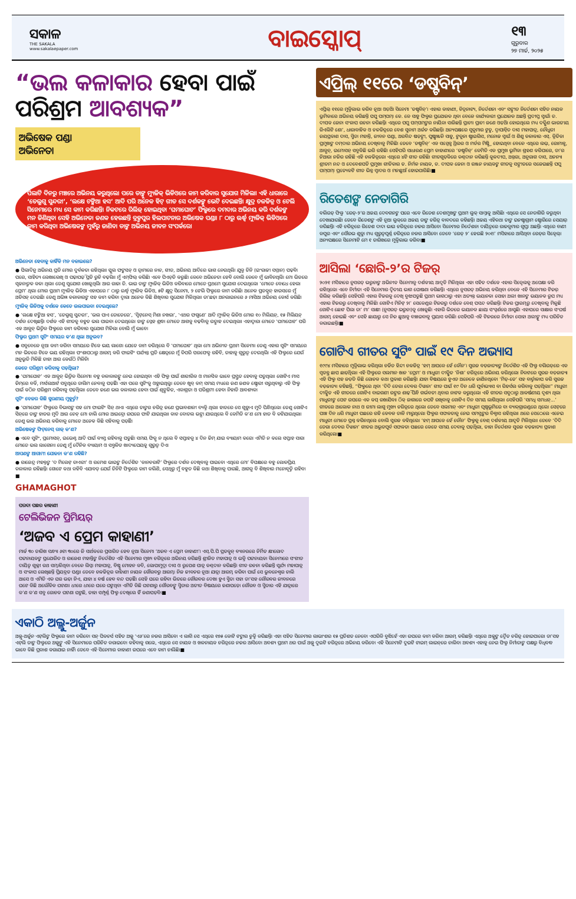ସକାଳ
THE SAKALA
www.sakalaepaper.com
ବାଇସ୍କୋପ୍
୧୩
ଗୁରୁବାର
୨୭ ମାର୍ଚ୍ଚ, ୨୦୨୫
“ଭଲ କଳାକାର ହେବା ପାଇଁ ପରିଶ୍ରମ ଆବଶ୍ୟକ”
ଅଭିଷେକ ପଣ୍ଡା
ଅଭିନେତା
ପିଲାଟି ଦିନରୁ ମଞ୍ଚରେ ଅଭିନୟ କରୁଥିଲେ। ପରେ ତାଙ୍କୁ ମ୍ୟୁଜିକ୍ ଭିଡିଓରେ କାମ କରିବାର ସୁଯୋଗ ମିଳିଲା। ଏହି ଧାରାରେ ‘ତେଲୁଗୁ ସୁନ୍ଦରୀ’, ‘ଲକ୍ଷେ ଟଙ୍କିଆ ହସ’ ଆଦି ପରି ଅନେକ ହିଟ୍ ଗୀତ ସେ ଦର୍ଶକଙ୍କୁ ଭେଟି ଦେଇଛନ୍ତି। କ୍ଷୁଦ୍ର ଚଳଚ୍ଚିତ୍ର ଓ ଟେଲି ସିନେମାରେ ମଧ୍ୟ ସେ କାମ କରିଛନ୍ତି। ନିକଟରେ ରିଲିଜ୍ ହୋଇଥିବା ‘ଘମାଘୋଟ’ ଫିଲ୍ମରେ ଦମଦାର ଅଭିନୟ କରି ଦର୍ଶକଙ୍କ ମନ ଜିଣିଥିବା ସେହି ଅଭିନେତା ଜଣକ ହେଉଛନ୍ତି ବ୍ରହ୍ମପୁର ହିଲପାଟନାର ଅଭିଷେକ ପଣ୍ଡା। ୮ ଠାରୁ ଊର୍ଦ୍ଧ୍ୱ ମ୍ୟୁଜିକ୍ ଭିଡିଓରେ କାମ କରିଥିବା ଅଭିଷେକଙ୍କ ମୁହଁରୁ ଜାଣିବା ତାଙ୍କ ଅଭିନୟ ଜୀବନ ସଂପର୍କରେ।
ଅଭିନେତା ହେବାକୁ କାହିଁକି ମନ ବଳାଇଲେ?
● ପିଲାଦିନୁ ଅଭିନୟ ପ୍ରତି ମୋର ଦୁର୍ବଳତା ରହିଥିଲା। ସ୍କୁଲ ଫଙ୍କସନ୍ ଓ ଡ୍ରାମାରେ ନାଚ, ଗୀତ, ଅଭିନୟ ଆଦିରେ ଭାଗ ନେଉଥିଲି। ଯୁକ୍ତ ତିନି (ଇଂରାଜୀ ସମ୍ମାନ) ପଢ଼ିବା ପରେ, ସାହିତ୍ୟ ଲେଖାଲେଖି ଓ ପଢ଼ାପଢ଼ି ପ୍ରତି ରୁଚି ବଢ଼ିଲା। ମୁଁ ଏମ୍‌ଫିଲ୍ କରିଛି। ଏବେ ପିଏଚ୍‌ଡି କରୁଛି। କେବେ ଅଭିନେତା ହେବି ବୋଲି କେବେ ମୁଁ ଭାବିନଥିଲି। ମୋ ଭିତରେ ସୃଜନାତ୍ମକ କଳା ଥିଲା। ତେଣୁ ସୁଯୋଗ ଖୋଜୁଥିଲି। ଆଉ ରାଜା ଡି. ଭାଇ ତାଙ୍କ ମ୍ୟୁଜିକ୍ ଭିଡିଓ କରିବାରେ ମୋତେ ପ୍ରଥମେ ସୁଯୋଗ ଦେଇଥିଲେ। ‘ମୋତେ ବୋଧେ ହେଲା ପ୍ରେମ’ ଥିଲା ମୋର ପ୍ରଥମ ମ୍ୟୁଜିକ୍ ଭିଡିଓ। ଏହାପରେ ୮ ଠାରୁ ଊର୍ଦ୍ଧ୍ୱ ମ୍ୟୁଜିକ୍ ଭିଡିଓ, ୫ଟି କ୍ଷୁଦ୍ର ସିନେମା, ୨ ଟେଲି ଫିଲ୍ମରେ କାମ କରିଛି। ଅନେକ ପ୍ରଡକ୍ସନ୍ ହାଉସରେ ମୁଁ ଅଡିସନ୍ ଦେଇଛି। ତେଣୁ ଅଭିଜ୍ଞ କଳାକାରଙ୍କ ସହ କାମ କରିବା ଦ୍ୱାରା ଅନେକ କିଛି ଶିଖିବାର ସୁଯୋଗ ମିଳିଥିଲା। ତା’ଛଡ଼ା ଅନଲାଇନରେ ୬ ମାସିଆ ଅଭିନୟ କୋର୍ସ କରିଛି।
ମ୍ୟୁଜିକ୍ ଭିଡିଓକୁ ଦର୍ଶକେ କେତେ ଭଲପାଇବା ଦେଇଥିଲେ?
● ‘ଲକ୍ଷେ ଟଙ୍କିଆ ହସ’, ‘ତେଲୁଗୁ ସୁନ୍ଦରୀ’, ‘ଭଲ ପାଏ ତୋତେରେ’, ‘ସ୍ୱିଟ୍‌ନେସ୍ ମିଶା ନଖରା’, ‘ଏଥର ଫଗୁଣେ’ ଆଦି ମ୍ୟୁଜିକ୍ ଭିଡିଓ ମୋର ୧୦ ମିଲିୟନ୍, ୧୫ ମିଲିୟନ୍ ଦର୍ଶକ ଦେଖିଛନ୍ତି। ଦର୍ଶକ ଏହି ଗୀତକୁ ବହୁତ ଭଲ ପାଇବା ଦେଇଥିଲେ। ତାଙ୍କ ସ୍ନେହ ଶ୍ରଦ୍ଧା ମୋତେ ଆଗକୁ ବଢ଼ିବାକୁ ଉତ୍ସାହ ଦେଇଥିଲା। ଏହାଦ୍ୱାରା ମୋତେ ‘ଘମାଘୋଟ’ ପରି ଏକ ଆକ୍ସନ୍ ଭିତ୍ତିକ ଫିଲ୍ମରେ କାମ କରିବାର ସୁଯୋଗ ମିଳିଲା ବୋଲି ମୁଁ ଭାବେ।
ଫିଲ୍ମର ପ୍ରଥମ ସୁଟିଂ ସମୟର କ’ଣ ଥିଲା ଅନୁଭବ?
● ସବୁବେଳେ ନୂଆ କାମ କରିବା ସମୟରେ ଟିକେ ଭୟ ଲାଗେ। ଯେତେ କାମ କରିଥିଲେ ବି ‘ଘମାଘୋଟ’ ଥିଲା ମୋ ଅଭିନୀତ ପ୍ରଥମ ସିନେମା। ତେଣୁ ଏହାର ସୁଟିଂ ସମୟରେ ମନ ଭିତରେ ଟିକେ ଭୟ ରହିଥିଲା। ଫଂଶାପଠାରୁ ଆରମ୍ଭ କରି ଫାଇଟିଂ ପର୍ଯ୍ୟନ୍ତ ପ୍ରତି କ୍ଷେତ୍ରରେ ମୁଁ କିପରି ପରଫେକ୍ଟ ରହିବି, ତାହାକୁ ଗୁରୁତ୍ୱ ଦେଉଥିଲି। ଏହି ଫିଲ୍ମରେ ଯେଉଁ ଅନୁଭୂତି ମିଳିଛି ତାହା ଆଉ କେଉଁଠି ମିଳିନି।
କେତେ ପରିଶ୍ରମ କରିବାକୁ ପଡ଼ିଥିଲା?
● ‘ଘମାଘୋଟ’ ଏକ ଆକ୍ସନ୍ ଭିତ୍ତିକ ସିନେମା। ବହୁ କଳାକାରଙ୍କୁ ନେଇ ହୋଇଥିବା ଏହି ଫିଲ୍ମ ପାଇଁ ଶାରୀରିକ ଓ ମାନସିକ ଭାବେ ପ୍ରସ୍ତୁତ ହେବାକୁ ପଡୁଥିଲା। ଗୋଟିଏ ମାସ ଜିମ୍‌ରେ ବର୍କି, ମାର୍ସଲଆର୍ଟ ସବୁଥିରେ ତାଲିମ ନେବାକୁ ପଡ଼ିଛି। ଏହା ପରେ ସୁଟିଂକୁ ଓହ୍ଲାଇଥିଲୁ। ତେବେ ଖୁବ୍ କମ୍ ସମୟ ମଧ୍ୟରେ ଜଣ ଜଣକ ଷ୍ଟୋରୀ ସରୁଥିବାରୁ ଏହି ଫିଲ୍ମ ପାଇଁ କଠିନ ପରିଶ୍ରମ କରିବାକୁ ପଡ଼ିଥିଲା। ତେବେ ଜଣେ ଭଲ କଳାକାର ହେବା ପାଇଁ ଶୃଙ୍ଖଳିତ, ଏକାଗ୍ରତା ଓ ପରିଶ୍ରମୀ ହେବା ନିହାତି ଆବଶ୍ୟକ।
ସୁଟିଂ ବେଳର କିଛି ସ୍ମରଣୀୟ ମୁହୂର୍ତ୍ତ?
● ‘ଘମାଘୋଟ’ ଫିଲ୍ମରେ ବିଭାସଙ୍କ ସହ ମୋ ଫାଇଟିଂ ସିନ୍ ଥାଏ। ଏଥିରେ ତାଙ୍କର ଚରିତ୍ର ଜଣେ ପ୍ରଭାବଶାଳୀ ବ୍ୟକ୍ତି ଥିଲା। ହାତରେ ସେ ଗୁହ୍ଲାଏ ମୁଦି ପିନ୍ଧିଥିଲେ। ତେଣୁ ଗୋଟିଏ ସିନ୍‌ରେ ତାଙ୍କ ହାତର ମୁଦି ଆଉ ଚେନ୍ ମୋ ଚାଲି ମୋର ଆଇବ୍ରୋ ଉପରେ ଫାଟି ଯାଇଥିଲା। କାଚ ବୋତଲ ଭଙ୍ଗା ଯାଉଥିଲେ ବି କେମିତି କ’ଣ ମୋ ହାତ ବି କଟିଯାଉଥିଲା। ତେଣୁ ଭଲ ଅଭିନୟ କରିବାକୁ ମୋତେ ଅନେକ କିଛି ସହିବାକୁ ପଡ଼ିଛି।
ଅଭିଷେକଙ୍କ ଫିଟ୍‌ନେସ୍ ରାଜ୍ କ’ଣ?
● ଏବେ ସୁଟିଂ, ପ୍ରମୋସନ୍, ଇଭେଣ୍ଟ ଆଦି ପାଇଁ ବ୍ୟସ୍ତ ରହିବାକୁ ପଡୁଛି। ସମୟ ଫିକ୍ସ ନ ଥିଲେ ବି ସପ୍ତାହକୁ ୪ ଦିନ ଜିମ୍ ଯାଇ ବ୍ୟାୟାମ କରେ। ଏମିତି ନ କଲେ ସପ୍ତାହ ସାରା ମୋତେ ଭଲ ଲାଗେନା। ତେଣୁ ମୁଁ ଦୈନିକ ବ୍ୟାୟାମ ଓ ସନ୍ତୁଳିତ ଖାଦ୍ୟପେୟକୁ ଗୁରୁତ୍ୱ ଦିଏ।
ଆପଣଙ୍କ ଆଗାମୀ ଯୋଜନା କ’ଣ ରହିଛି?
● ରାଜେନ୍ଦ୍ର ମହନ୍ତଙ୍କ ‘ଦ ମିଲେଟ୍ ଡାଏରୀ’ ଓ ରମେଶ ଭାଇଙ୍କ ନିର୍ଦ୍ଦେଶିତ ‘କାନଚରାଟି’ ଫିଲ୍ମରେ ଦର୍ଶକ ଦେଖିବାକୁ ପାଇବେ। ଏଥିରେ ମୋ’ ବିପକ୍ଷରେ ବହୁ ଲୋକପ୍ରିୟ କଳାକାର ରହିଛନ୍ତି। ଗୋଟେ କଥା କହିବି ଏଯାବତ୍ ଯେଉଁ ତିନିଟି ଫିଲ୍ମରେ କାମ କଲିଣି, ସେଥିରୁ ମୁଁ ବହୁତ କିଛି କଥା ଶିଖିବାକୁ ପାଉଛି, ଆଗକୁ ବି ଶିଖିବାର ମନୋବୃତ୍ତି ରହିବ।■
GHAMAGHOT
ପରଦା ପଛର କାହାଣୀ
ଟେଲିଭିଜନ ପ୍ରିମିୟର୍
‘ଅଜବ ଏ ପ୍ରେମ କାହାଣୀ’
ମାର୍ଚ୍ଚ ୩୦ ତାରିଖ ସନ୍ଧ୍ୟା ୬ଟା ୩୦ରେ ଜି ସାର୍ଥକରେ ପ୍ରସାରିତ ହେବ ନୂଆ ସିନେମା ‘ଅଜବ ଏ ପ୍ରେମ କାହାଣୀ’। ଏସ୍.ପି.ପି ପ୍ରଡକ୍ସନ୍ ବ୍ୟାନରରେ ନିର୍ମିତ କ୍ଷୀରୋଦ ପଟ୍ଟନାୟକଙ୍କ ପ୍ରଯୋଜିତ ଓ ରାଜେଶ ମହାନ୍ତିଙ୍କ ନିର୍ଦ୍ଦେଶିତ ଏହି ସିନେମାର ମୁଖ୍ୟ ଚରିତ୍ରରେ ଅଭିନୟ କରିଛନ୍ତି ଶ୍ରୀଜିତ ମହାପାତ୍ର ଓ ଭକ୍ତି ପଟ୍ଟନାୟକ। ସିନେମାରେ ସଂଗୀତ ଦାୟିତ୍ୱ ଗୁଲ୍ଲୀ ରଥ ସମ୍ଭାଳିଥିବା ବେଳେ ଲିପ୍ସା ମହାପାତ୍ର, ବିଷ୍ଣୁ ମୋହନ କବି, ଲୋପାମୁଦ୍ରା ଦାସ ଓ ରୂପେଶ ପାତ୍ର କଣ୍ଠଦାନ କରିଛନ୍ତି। ଗୀତ ରଚନା କରିଛନ୍ତି ସୂର୍ଯ୍ୟ ମହାପାତ୍ର ଓ ସଂଳାପ ଲେଖିଛନ୍ତି ପ୍ରିୟବ୍ରତ ପଣ୍ଡା। ତେବେ ଚଳଚ୍ଚିତ୍ରର କାହାଣୀ ନାୟକ ଗୌରବରୁ ଆରମ୍ଭ। ନିଜ ଜୀବନର ନୂଆ ଯାତ୍ରା ଆରମ୍ଭ କରିବା ପାଇଁ ସେ ଭୁବନେଶ୍ୱର ଚାଲି ଆସେ ଓ ଏମିତି ଏକ ଘର ଭଡ଼ା ନିଏ, ଯାହା ୪ ବର୍ଷ ହେବ ବନ୍ଦ ପଡ଼ିଛି। ସେହି ଘରେ ରହିବା ଭିତରେ ଗୌରବର ଦେଖା ହୁଏ ସ୍ମିତା ସହ। ତା’ସହ ଗୌରବର ଜୀବନରେ ଘଟେ କିଛି ଅଲୌକିକ ଘଟଣା। ଧୀରେ ଧୀରେ ଘରେ ଘଟୁଥିବା ଏମିତି କିଛି ଘଟଣାରୁ ଗୌରବଙ୍କୁ ସ୍ମିତାର ଅତୀତ ବିଷୟରେ ଜଣାପଡ଼େ। ଗୌରବ ଓ ସ୍ମିତାର ଏହି ଯାତ୍ରାରେ କ’ଣ କ’ଣ ସବୁ ରୋଚକ ଘଟଣା ଘଟୁଛି, ତାହା ସମ୍ପୂର୍ଣ୍ଣ ଫିଲ୍ମ ଦେଖିଲେ ହିଁ ଜଣାପଡ଼ିବ।■
ଏପ୍ରିଲ୍ ୧୧ରେ ‘ଡଷ୍ଟବିନ୍’
ଏପ୍ରିଲ୍ ୧୧ରେ ମୁକ୍ତିଲାଭ କରିବ ନୂଆ ଓଡ଼ିଆ ସିନେମା ‘ଡଷ୍ଟବିନ୍’। ଏହାର କାହାଣୀ, ଚିତ୍ରନାଟ୍ୟ, ନିର୍ଦ୍ଦେଶନା ଏବଂ ସଙ୍ଗୀତ ନିର୍ଦ୍ଦେଶନା ସହିତ ନାୟକ ଭୂମିକାରେ ଅଭିନୟ କରିଛନ୍ତି ପପୁ ପମ୍‌ପମ୍। କେ. କେ ସାହୁ ଫିଲ୍ମର ପ୍ରଯୋଜକ ଥିବା ବେଳେ କାର୍ଯ୍ୟକାରୀ ପ୍ରଯୋଜକ ଅଛନ୍ତି ପ୍ରଦୀପ୍ତ ସ୍ୱାଇଁ। ଡ. ଦୀପକ ଜେନା ସଂଳାପ ରଚନା କରିଛନ୍ତି। ଏଥିରେ ପପୁ ପମ୍‌ପମ୍‌ଙ୍କର ନାୟିକା ସାଜିଛନ୍ତି ପ୍ରାଚୀ। ପ୍ରାଚୀ ଜଣେ ଓଡ଼ିଆ ହୋଇଥିଲେ ମଧ୍ୟ ଦକ୍ଷିଣ ଭାରତୀୟ ରିଏଲିଟି ଶୋ’, ଧାରାବାହିକ ଓ ଚଳଚ୍ଚିତ୍ରରେ ବେଶ ସୁନାମ ଅର୍ଜନ କରିଛନ୍ତି। ଅନ୍ୟପକ୍ଷରେ ସୁକୁମାର ଟୁଡୁ, ଦ୍ୱାପାନ୍ୱିତ ଦାସ ମହାପାତ୍ର, ଚୌଧୁରୀ ଜୟପ୍ରକାଶ ଦାସ, ସ୍ମିତା ମହାନ୍ତି, ଜୀବନ ପଣ୍ଡା, ଅରବିନ୍ଦ ଷଡ଼ଙ୍ଗୀ, ପୁଷ୍ପାଞ୍ଜଳି ସାହୁ, ଟୁକୁନା ଷ୍ଟାଇଲିସ, ମନୋଜ ସ୍ୱାଇଁ ଓ ଶିଶୁ କଳାକାର ଏସ୍. କ୍ରିତିକା ପ୍ରମୁଖଙ୍କ ଦମ୍‌ଦାର ଅଭିନୟ ଦେଖିବାକୁ ମିଳିଛି। ତେବେ ‘ଡଷ୍ଟବିନ୍’ ଏକ ସସ୍ପେନ୍ସ ଥ୍ରିଲର ଓ ମର୍ଡର ମିଷ୍ଟ୍ରି ହୋଇଥିବା ବେଳେ ଏଥିରେ ଲଭ୍, ରୋମାନ୍ସ, ଆକ୍ସନ୍, ଇମୋସନ୍ ସବୁକିଛି ଭରି ରହିଛି। ସେହିପରି ସାଧାରଣ ପ୍ରେମ କାହାଣୀରେ ‘ଡଷ୍ଟବିନ୍’ କେମିତି ଏକ ପ୍ରମୁଖ ଭୂମିକା ଗ୍ରହଣ କରିପାରେ, ତା’ର ନିଆରା ନଜିର ରହିଛି ଏହି ଚଳଚ୍ଚିତ୍ରରେ। ଏଥିରେ ୪ଟି ଗୀତ ରହିଛି। ଗୀତଗୁଡ଼ିକରେ କଣ୍ଠଦାନ କରିଛନ୍ତି କୁଳଦୀପ, ଅନ୍ତରା, ଅନୁରାଗ ଦାସ, ଅନନ୍ୟା ଶ୍ରୀତମ ନନ୍ଦ ଓ ଦେବେଶପତି ପ୍ରମୁଖ। ଗୀତିକାର ଡ. ନିର୍ମଳ ନାୟକ, ଡ. ଦୀପକ ଜେନା ଓ ରଞ୍ଜନ ନାୟକଙ୍କ ଗୀତକୁ ସଙ୍ଗୀତରେ ସଜେଇଛନ୍ତି ପପୁ ପମ୍‌ପମ୍। ପ୍ରତ୍ୟେକଟି ଗୀତ ଭିନ୍ନ ସ୍ୱାଦର ଓ ମନଛୁଆଁ ହୋଇପାରିଛି।■
ରିତେଶଙ୍କ ନେତାଗିରି
ବଲିଉଡ୍ ଫିଲ୍ମ ‘ରେଡ୍-୨’ର ଅଜୟ ଦେବଗନଙ୍କ ପରେ ଏବେ ରିତେଶ ଦେଶମୁଖଙ୍କ ପ୍ରଥମ ଲୁକ୍ ସାମ୍ନାକୁ ଆସିଛି। ଏଥିରେ ସେ ନେତାଗିରି କରୁଥିବା ଦେଖାଯାଉଛି। ତେବେ ରିତେଶଙ୍କ ଏହି ନୂଆ ଲୁକ୍‌ରେ ଅଜୟ ତାଙ୍କ ଚରିତ୍ର ବାବଦରେ କହିଛନ୍ତି। ଅଜୟ ଏହିକଥା ତାଙ୍କ ଇନଷ୍ଟାଗ୍ରାମ ଷ୍ଟୋରିରେ ସେୟାର୍ କରିଛନ୍ତି। ଏହି ଚରିତ୍ରରେ ରିତେଶ ଦାଦା ଭାଇ ଚରିତ୍ରରେ ନଜର ଆସିବେ। ସିନେମାର ନିର୍ଦ୍ଦେଶନା ଦାୟିତ୍ୱରେ ରାଜକୁମାର ଗୁପ୍ତା ଅଛନ୍ତି। ଏଥିରେ ବାଣୀ କପୁର ଏବଂ ସୌରଭ ଶୁକ୍ଳା ମଧ୍ୟ ଗୁରୁତ୍ୱପୂର୍ଣ୍ଣ ଚରିତ୍ରରେ ନଜର ଆସିବେ। ତେବେ ‘ରେଡ୍ ୨’ ହେଉଛି ୨୦୧୮ ମସିହାରେ ଆସିଥିବା ରେଡ୍‌ର ସିକ୍ୱେଲ୍। ଅନ୍ୟପକ୍ଷରେ ସିନେମାଟି ମେ ୧ ତାରିଖରେ ମୁକ୍ତିଲାଭ କରିବ।■
ଆସିଲା ‘ଛୋରି-୨’ର ଟିଜର୍
୨୦୨୧ ମସିହାରେ ନୁସରତ୍ ଭରୁଚାଙ୍କ ଅଭିନୀତ ସିନେମାକୁ ଦର୍ଶକୀୟ ଆଦୃତି ମିଳିଥିଲା। ଏହା ସହିତ ଦର୍ଶକେ ଏହାର ସିକ୍ୱେଲକୁ ଅପେକ୍ଷା କରି ରହିଥିଲେ। ଏବେ ନିର୍ମାତା ଏହି ସିନେମାର ଦ୍ୱିତୀୟ ଭାଗ ଘୋଷଣା କରିଛନ୍ତି। ଏଥିରେ ନୁସରତ୍ ଅଭିନୟ କରିଥିବା ବେଳେ ଏହି ସିନେମାର ଟିଜର୍ ରିଲିଜ୍ କରିଛନ୍ତି। ସେହିପରି ଏହାର ଟିଜରକୁ ଦେଖି ବୁଝାପଡୁଛି ପ୍ରଥମ ଭାଗଠାରୁ ଏହା ଅତ୍ୟନ୍ତ ଭୟାନକ। ସୋହା ଅଲୀ ଖାନଙ୍କ ଭୟାନକ ରୂପ ମଧ୍ୟ ଏହାର ଟିଜରରୁ ଦେଖିବାକୁ ମିଳିଛି। ଗୋଟିଏ ମିନିଟ୍ ୨୮ ସେକେଣ୍ଡର ଟିଜରରୁ ଦର୍ଶକେ ବେଶ୍ ପସନ୍ଦ କରିଛନ୍ତି। ଟିଜର ପ୍ରାରମ୍ଭରୁ ଦେଖିବାକୁ ମିଳୁଛି ଗୋଟିଏ ଛୋଟ ପିଲା ତା’ ମା’ ସାକ୍ଷୀ (ନୁସରତ୍ ଭରୁଚା)କୁ ଖୋଜୁଛି। ଏହାରି ଭିତରେ ଭୟାନକ ଛାୟା ସଂସ୍ପର୍ଶରେ ଆସୁଛି। ଏହାପରେ ସାକ୍ଷାର ସଂଘର୍ଷ ଆରମ୍ଭ ହୋଇଛି ଏବଂ ସେହି ଛାୟାରୁ ସେ ନିଜ ଛୁଆକୁ ବଞ୍ଚାଇବାକୁ ପ୍ରୟାସ କରିଛି। ସେହିପରି ଏହି ଟିଜରରେ ନିର୍ମାତା ସୋହା ଅଲୀଙ୍କୁ ମଧ୍ୟ ପରିଚିତ କରାଇଛନ୍ତି।■
ଗୋଟିଏ ଗୀତର ସୁଟିଂ ପାଇଁ ୧୯ ଦିନ ଅଭ୍ୟାସ
୧୯୯୪ ମସିହାରେ ମୁକ୍ତିଲାଭ କରିଥିଲା ଚର୍ଚ୍ଚିତ ହିନ୍ଦୀ ଚଳଚ୍ଚିତ୍ର ‘ହମ୍ ଆପକେ ହେଁ କୌନ’। ସୁରଜ ବଡ଼ଜାତ୍ୟାଙ୍କ ନିର୍ଦ୍ଦେଶିତ ଏହି ଫିଲ୍ମ ବଲିଉଡ୍‌ରେ ଏକ ସ୍ୱତନ୍ତ୍ର ଛାପ ଛାଡ଼ିଥିଲା। ଏହି ଫିଲ୍ମରେ ସଲମାନ ଖାନ ‘ପ୍ରେମ’ ଓ ମାଧୁରୀ ଦୀକ୍ଷିତ ‘ନିଶା’ ଚରିତ୍ରରେ ଅଭିନୟ କରିଥିଲେ। ନିକଟରେ ସୁରଜ ବଡ଼ଜାତ୍ୟା ଏହି ଫିଲ୍ମ ସହ ଜଡ଼ିତ କିଛି ରୋଚକ କଥା ପ୍ରକାଶ କରିଛନ୍ତି। ଯାହା ବିଷୟରେ ହୁଏତ ଅନେକେ ଜାଣିନଥିବେ। ‘ମିଡ୍-ଡେ’ ସହ ବାର୍ତ୍ତାଳାପ କରି ସୁରଜ ବଡ଼ଜାତ୍ୟା କହିଛନ୍ତି, “ଫିଲ୍ମରେ ଥିବା ‘ଦିଦି ତେରା ଦେବର ଦିୱାନା’ ଗୀତ ପାଇଁ ୧୯ ଦିନ ଧରି ପୂର୍ବାଭ୍ୟାସ ବା ରିହର୍ସଲ କରିବାକୁ ପଡ଼ିଥିଲା।” ମାଧୁରୀ ଦୀକ୍ଷିତ ଏହି ଗୀତରେ ଗୋଟିଏ ବାଇଗଣୀ ରଙ୍ଗର ଶାଢ଼ି ପିନ୍ଧି ଗର୍ଭବତୀ ଥିବାର ନାଟକ କରୁଥିଲେ। ଏହି ଗୀତର ସବୁଠାରୁ ଆକର୍ଷଣୀୟ ଦୃଶ୍ୟ ଥିଲା ମାଧୁରୀଙ୍କ ପେଟ ଉପରେ ଏକ କପ୍ ରଖାଯିବା। ଠିକ୍ ଜାଗାରେ କପଟି ରଖିବାକୁ ଗୋଟିଏ ଦିନ ସମୟ ଲାଗିଥିଲା। ସେହିପରି ‘ସମଧି ସମଧନ୍...’ ଗୀତରେ ଆଲୋକ ନାଥ ଓ ରୀମା ଲାଗୁ ମୁଖ୍ୟ ଚରିତ୍ରରେ ଥିଲେ। ତେବେ ସଲମାନ୍ ଏବଂ ମାଧୁରୀ ପୃଷ୍ଠଭୂମିରେ ବା ବ୍ୟାକ୍‌ଗ୍ରାଉଣ୍ଡରେ ଥିଲେ। ସେଟ୍‌ରେ ପାଞ୍ଚ ଦିନ ଧରି ମାଧୁରୀ ପଛରେ ରହି କେବଳ ତାଳି ମାରୁଥିଲେ। ଫିଲ୍ମର ସଫଳତାକୁ ନେଇ ସମସ୍ତଙ୍କର ବିଶ୍ୱାସ ରହିଥିଲା। ଥରେ ସେଠେଲେ ଏନେଇ ମାଧୁରୀ ମୋତେ ପ୍ରଶ୍ନ କରିନଥିଲେ ବୋଲି ସୁରଜ କହିଥିଲେ। ‘ହମ୍ ଆପକେ ହେଁ କୌନ’ ଫିଲ୍ମକୁ ବେଶ୍ ଦର୍ଶକୀୟ ଆଦୃତି ମିଳିଥିଲା। ତେବେ ‘ଦିଦି ତେରା ଦେବର ଦିୱାନା’ ଗୀତର ଅଭୂତପୂର୍ବ ସଫଳତା ପଛରେ କେତେ ସମୟ ଦେବାକୁ ପଡ଼ିଥିଲା, ତାହା ନିର୍ଦ୍ଦେଶକ ସୁରଜ ବଡ଼ଜାତ୍ୟା ପ୍ରକାଶ କରିଥିଲେ।■
ଏକାଠି ଅଲ୍ଲୁ-ଅର୍ଜୁନ
ଅଲ୍ଲୁ-ଅର୍ଜୁନ ଏଟ୍‌ଲିଙ୍କ ଫିଲ୍ମରେ କାମ କରିବେ। ସନ୍ ପିକଚର୍ସ ସହିତ ଅଲ୍ଲୁ ‘ଏ୬’ରେ ନଜର ଆସିବେ। ଏ ଲାଗି ସେ ଏଥିରେ ୧୭୫ କୋଟି ଟଙ୍କାର ଚୁକ୍ତି କରିଛନ୍ତି। ଏହା ସହିତ ସିନେମାର ଲାଭାଂଶର ୧୫ ପ୍ରତିଶତ ନେବେ। ଏପରିକି ବୁଝିହେଁ ଏହା ଉପରେ କାମ କରିବା ଆରମ୍ଭ କରିଛନ୍ତି। ଏଥିରେ ଅଲ୍ଲୁଙ୍କ ଦ୍ୱୈତ ଚରିତ୍ର ହୋଇପାରେ। ତା’ସହ ଏଟ୍‌ଲି ତାଙ୍କ ଫିଲ୍ମରେ ଅଲ୍ଲୁଙ୍କୁ ଏହି ସିନେମାରେ ପରିଚିତ କରାଇବେ। କହିବାକୁ ଗଲେ, ଏଥିରେ ସେ ନାୟକ ଓ ଖଳନାୟକ ଚରିତ୍ରରେ ନଜର ଆସିବେ। ଅବଶ୍ୟ ପ୍ରଥମ ଥର ପାଇଁ ଅଲ୍ଲୁ ଦୁଇଟି ଚରିତ୍ରରେ ଅଭିନୟ କରିବେ। ଏହି ସିନେମାଟି ଦୁଇଟି ଟାଇମ୍ ଲାଇନ୍‌ରେ ଚାଲିବ। ଅବଶ୍ୟ ଏହାକୁ ନେଇ ଫିଲ୍ମ ନିର୍ମାତାଙ୍କ ପକ୍ଷରୁ ବିଧିବଦ୍ଧ ଭାବେ କିଛି ପ୍ରକାଶ କରାଯାଇ ନାହିଁ। ତେବେ ଏହି ସିନେମାର କାହାଣୀ ଉପରେ ଏବେ କାମ ଚାଲିଛି।■